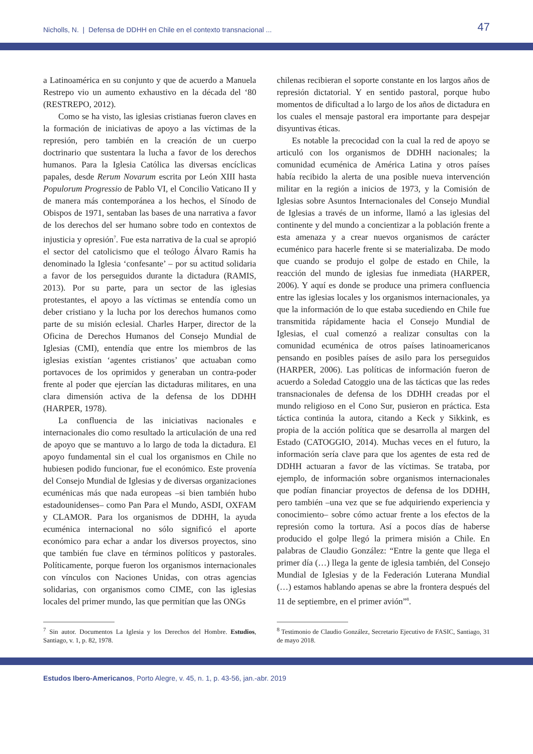Nicholls, N. | Defensa de DDHH en Chile en el contexto transnacional ... 47
a Latinoamérica en su conjunto y que de acuerdo a Manuela Restrepo vio un aumento exhaustivo en la década del ‘80 (RESTREPO, 2012).
Como se ha visto, las iglesias cristianas fueron claves en la formación de iniciativas de apoyo a las víctimas de la represión, pero también en la creación de un cuerpo doctrinario que sustentara la lucha a favor de los derechos humanos. Para la Iglesia Católica las diversas encíclicas papales, desde Rerum Novarum escrita por León XIII hasta Populorum Progressio de Pablo VI, el Concilio Vaticano II y de manera más contemporánea a los hechos, el Sínodo de Obispos de 1971, sentaban las bases de una narrativa a favor de los derechos del ser humano sobre todo en contextos de injusticia y opresión<sup>7</sup>. Fue esta narrativa de la cual se apropió el sector del catolicismo que el teólogo Álvaro Ramis ha denominado la Iglesia ‘confesante’ – por su actitud solidaria a favor de los perseguidos durante la dictadura (RAMIS, 2013). Por su parte, para un sector de las iglesias protestantes, el apoyo a las víctimas se entendía como un deber cristiano y la lucha por los derechos humanos como parte de su misión eclesial. Charles Harper, director de la Oficina de Derechos Humanos del Consejo Mundial de Iglesias (CMI), entendía que entre los miembros de las iglesias existían ‘agentes cristianos’ que actuaban como portavoces de los oprimidos y generaban un contra-poder frente al poder que ejercían las dictaduras militares, en una clara dimensión activa de la defensa de los DDHH (HARPER, 1978).
La confluencia de las iniciativas nacionales e internacionales dio como resultado la articulación de una red de apoyo que se mantuvo a lo largo de toda la dictadura. El apoyo fundamental sin el cual los organismos en Chile no hubiesen podido funcionar, fue el económico. Este provenía del Consejo Mundial de Iglesias y de diversas organizaciones ecuménicas más que nada europeas –si bien también hubo estadounidenses– como Pan Para el Mundo, ASDI, OXFAM y CLAMOR. Para los organismos de DDHH, la ayuda ecuménica internacional no sólo significó el aporte económico para echar a andar los diversos proyectos, sino que también fue clave en términos políticos y pastorales. Políticamente, porque fueron los organismos internacionales con vínculos con Naciones Unidas, con otras agencias solidarias, con organismos como CIME, con las iglesias locales del primer mundo, las que permitían que las ONGs
chilenas recibieran el soporte constante en los largos años de represión dictatorial. Y en sentido pastoral, porque hubo momentos de dificultad a lo largo de los años de dictadura en los cuales el mensaje pastoral era importante para despejar disyuntivas éticas.
Es notable la precocidad con la cual la red de apoyo se articuló con los organismos de DDHH nacionales; la comunidad ecuménica de América Latina y otros países había recibido la alerta de una posible nueva intervención militar en la región a inicios de 1973, y la Comisión de Iglesias sobre Asuntos Internacionales del Consejo Mundial de Iglesias a través de un informe, llamó a las iglesias del continente y del mundo a concientizar a la población frente a esta amenaza y a crear nuevos organismos de carácter ecuménico para hacerle frente si se materializaba. De modo que cuando se produjo el golpe de estado en Chile, la reacción del mundo de iglesias fue inmediata (HARPER, 2006). Y aquí es donde se produce una primera confluencia entre las iglesias locales y los organismos internacionales, ya que la información de lo que estaba sucediendo en Chile fue transmitida rápidamente hacia el Consejo Mundial de Iglesias, el cual comenzó a realizar consultas con la comunidad ecuménica de otros países latinoamericanos pensando en posibles países de asilo para los perseguidos (HARPER, 2006). Las políticas de información fueron de acuerdo a Soledad Catoggio una de las tácticas que las redes transnacionales de defensa de los DDHH creadas por el mundo religioso en el Cono Sur, pusieron en práctica. Esta táctica continúa la autora, citando a Keck y Sikkink, es propia de la acción política que se desarrolla al margen del Estado (CATOGGIO, 2014). Muchas veces en el futuro, la información sería clave para que los agentes de esta red de DDHH actuaran a favor de las víctimas. Se trataba, por ejemplo, de información sobre organismos internacionales que podían financiar proyectos de defensa de los DDHH, pero también –una vez que se fue adquiriendo experiencia y conocimiento– sobre cómo actuar frente a los efectos de la represión como la tortura. Así a pocos días de haberse producido el golpe llegó la primera misión a Chile. En palabras de Claudio González: “Entre la gente que llega el primer día (…) llega la gente de iglesia también, del Consejo Mundial de Iglesias y de la Federación Luterana Mundial (…) estamos hablando apenas se abre la frontera después del 11 de septiembre, en el primer avión”<sup>8</sup>.
<sup>7</sup> Sin autor. Documentos La Iglesia y los Derechos del Hombre. Estudios, Santiago, v. 1, p. 82, 1978.
<sup>8</sup> Testimonio de Claudio González, Secretario Ejecutivo de FASIC, Santiago, 31 de mayo 2018.
Estudos Ibero-Americanos, Porto Alegre, v. 45, n. 1, p. 43-56, jan.-abr. 2019